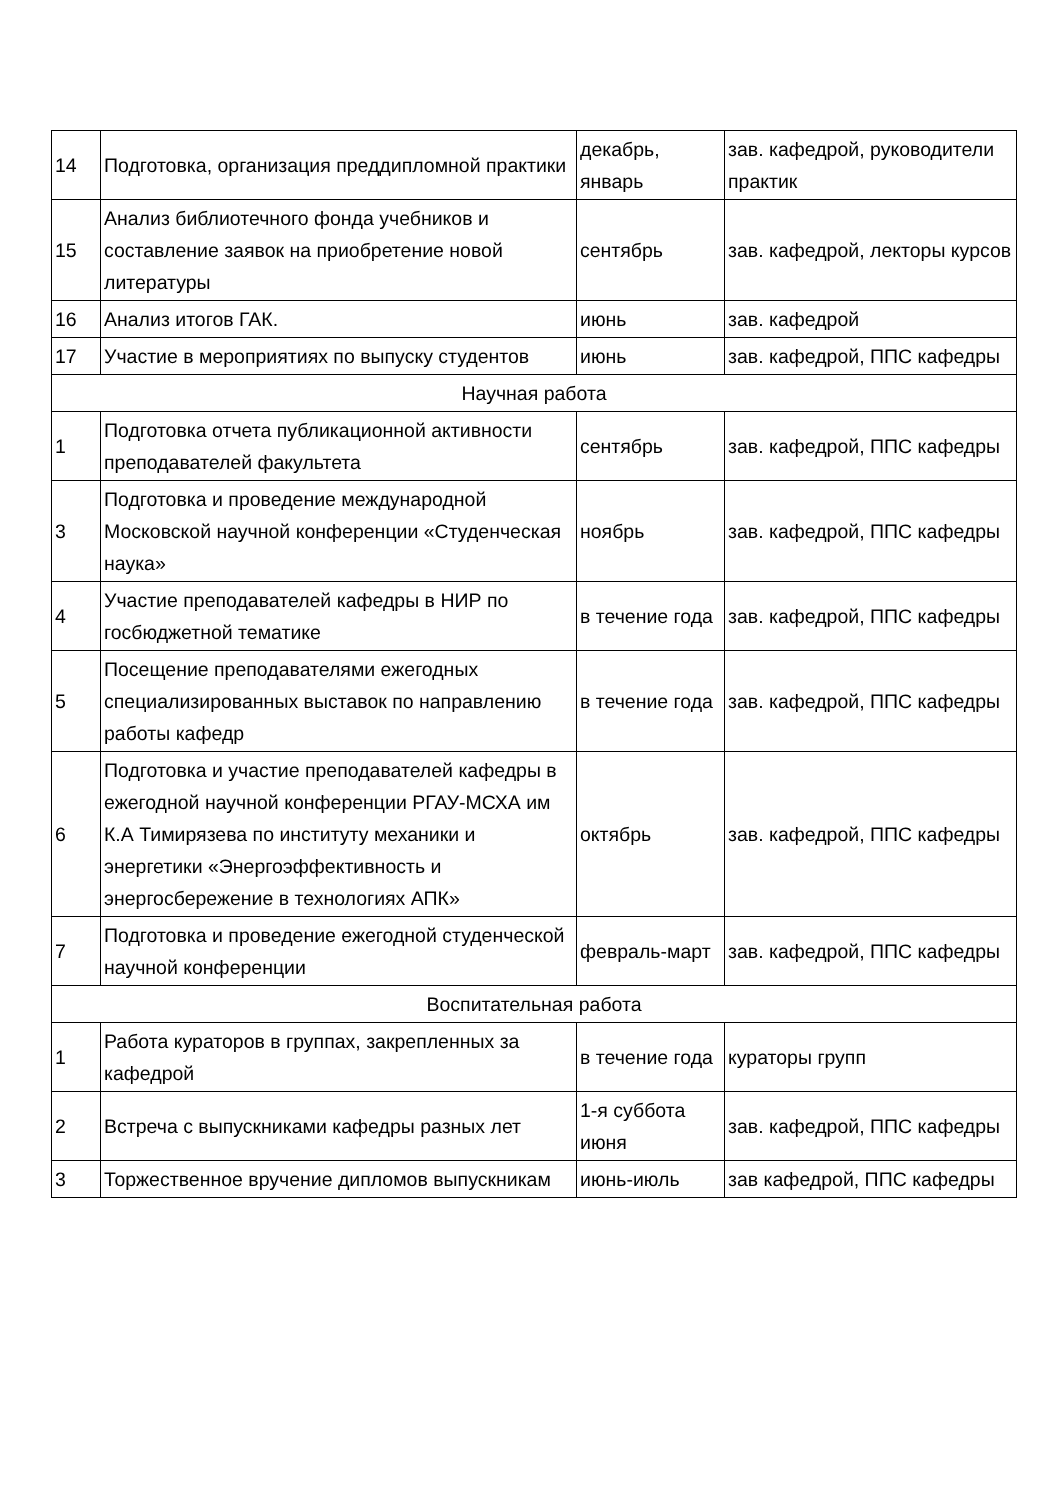| 14 | Подготовка, организация преддипломной практики | декабрь, январь | зав. кафедрой, руководители практик |
| 15 | Анализ библиотечного фонда учебников и составление заявок на приобретение новой литературы | сентябрь | зав. кафедрой, лекторы курсов |
| 16 | Анализ итогов ГАК. | июнь | зав. кафедрой |
| 17 | Участие в мероприятиях по выпуску студентов | июнь | зав. кафедрой, ППС кафедры |
| Научная работа | | | |
| 1 | Подготовка отчета публикационной активности преподавателей факультета | сентябрь | зав. кафедрой, ППС кафедры |
| 3 | Подготовка и проведение международной Московской научной конференции «Студенческая наука» | ноябрь | зав. кафедрой, ППС кафедры |
| 4 | Участие преподавателей кафедры в НИР по госбюджетной тематике | в течение года | зав. кафедрой, ППС кафедры |
| 5 | Посещение преподавателями ежегодных специализированных выставок по направлению работы кафедр | в течение года | зав. кафедрой, ППС кафедры |
| 6 | Подготовка и участие преподавателей кафедры в ежегодной научной конференции РГАУ-МСХА им К.А Тимирязева по институту механики и энергетики «Энергоэффективность и энергосбережение в технологиях АПК» | октябрь | зав. кафедрой, ППС кафедры |
| 7 | Подготовка и проведение ежегодной студенческой научной конференции | февраль-март | зав. кафедрой, ППС кафедры |
| Воспитательная работа | | | |
| 1 | Работа кураторов в группах, закрепленных за кафедрой | в течение года | кураторы групп |
| 2 | Встреча с выпускниками кафедры разных лет | 1-я суббота июня | зав. кафедрой, ППС кафедры |
| 3 | Торжественное вручение дипломов выпускникам | июнь-июль | зав кафедрой, ППС кафедры |